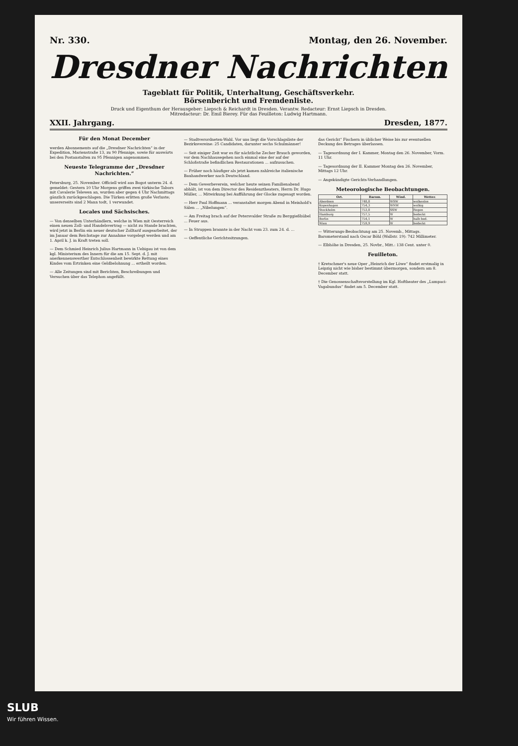Nr. 330. Montag, den 26. November.
Dresdner Nachrichten
Tageblatt für Politik, Unterhaltung, Geschäftsverkehr.
Börsenbericht und Fremdenliste.
Druck und Eigenthum der Herausgeber: Liepsch & Reichardt in Dresden. Verantw. Redacteur: Ernst Liepsch in Dresden.
Mitredacteur: Dr. Emil Bierey. Für das Feuilleton: Ludwig Hartmann.
XXII. Jahrgang. Dresden, 1877.
Für den Monat December
werden Abonnements auf die „Dresdner Nachrichten“ in der Expedition, Marienstraße 13, zu 90 Pfennige, sowie für auswärts bei den Postanstalten zu 95 Pfennigen angenommen.
Neueste Telegramme der „Dresdner Nachrichten.“
Petersburg, 25. November. Officiell wird aus Bogot unterm 24. d. gemeldet: Gestern 10 Uhr Morgens griffen zwei türkische Tabors mit Cavalerie Telewen an, wurden aber gegen 4 Uhr Nachmittags gänzlich zurückgeschlagen. Die Türken erlitten große Verluste; unsererseits sind 2 Mann todt, 1 verwundet.
Locales und Sächsisches.
— Von denselben Unterhändlern, welche in Wien mit Oesterreich einen neuen Zoll- und Handelsvertrag — nicht zu Stande brachten, wird jetzt in Berlin ein neuer deutscher Zolltarif ausgearbeitet, der im Januar dem Reichstage zur Annahme vorgelegt werden und am 1. April k. J. in Kraft treten soll.
— Dem Schmied Heinrich Julius Hartmann in Uebigau ist von dem kgl. Ministerium des Innern für die am 15. Sept. d. J. mit anerkennenswerther Entschlossenheit bewirkte Rettung eines Kindes vom Ertrinken eine Geldbelohnung ... ertheilt worden.
— Alle Zeitungen sind mit Berichten, Beschreibungen und Versuchen über das Telephon angefüllt.
— Stadtverordneten-Wahl. Vor uns liegt die Vorschlagsliste der Bezirksvereine: 25 Candidaten, darunter sechs Schulmänner!
— Seit einiger Zeit war es für nächtliche Zecher Brauch geworden, vor dem Nachhausegehen noch einmal eine der auf der Schloßstraße befindlichen Restaurationen ... aufzusuchen.
— Früher noch häufiger als jetzt kamen zahlreiche italienische Bauhandwerker nach Deutschland.
— Dem Gewerbeverein, welcher heute seinen Familienabend abhält, ist von dem Director des Residenztheaters, Herrn Dr. Hugo Müller, ... Mitwirkung bei Aufführung der Glocke zugesagt worden.
— Herr Paul Hoffmann ... veranstaltet morgen Abend in Meinhold's Sälen ... „Nibelungen“.
— Am Freitag brach auf der Petersvalder Straße zu Berggießhübel ... Feuer aus.
— In Struppen brannte in der Nacht vom 23. zum 24. d. ...
— Oeffentliche Gerichtssitzungen.
das Gericht“ Fischern in üblicher Weise bis zur eventuellen Deckung des Betrages überlassen.
— Tagesordnung der I. Kammer, Montag den 26. November, Vorm. 11 Uhr.
— Tagesordnung der II. Kammer Montag den 26. November, Mittags 12 Uhr.
— Angekündigte Gerichts-Verhandlungen.
Meteorologische Beobachtungen.
| Ort. | Barom. | Wind. | Wetter. |
| --- | --- | --- | --- |
| Aberdeen | 748,8 | WSW | wolkenlos |
| Kopenhagen | 754,3 | WNW | wolkig |
| Stockholm | 753,8 | SSW | Regen |
| Hamburg | 757,5 | W | bedeckt |
| Berlin | 754,1 | W | halb bed. |
| Wien | 759,9 | W | bedeckt |
— Witterungs-Beobachtung am 25. Novemb., Mittags. Barometerstand nach Oscar Böhl (Wallstr. 19): 742 Millimeter.
— Elbhöhe in Dresden, 25. Novbr., Mitt.: 138 Cent. unter 0.
Feuilleton.
† Kretschmer's neue Oper „Heinrich der Löwe“ findet erstmalig in Leipzig nicht wie bisher bestimmt übermorgen, sondern am 8. December statt.
† Die Genossenschaftsvorstellung im Kgl. Hoftheater des „Lumpaci-Vagabundus“ findet am 5. December statt.
SLUB
Wir führen Wissen.